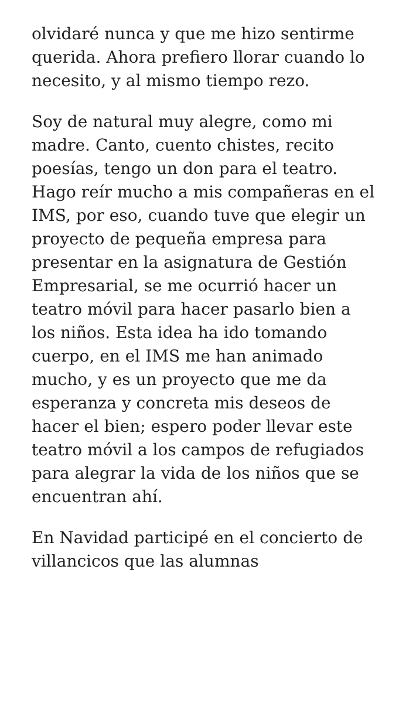olvidaré nunca y que me hizo sentirme querida. Ahora prefiero llorar cuando lo necesito, y al mismo tiempo rezo.
Soy de natural muy alegre, como mi madre. Canto, cuento chistes, recito poesías, tengo un don para el teatro. Hago reír mucho a mis compañeras en el IMS, por eso, cuando tuve que elegir un proyecto de pequeña empresa para presentar en la asignatura de Gestión Empresarial, se me ocurrió hacer un teatro móvil para hacer pasarlo bien a los niños. Esta idea ha ido tomando cuerpo, en el IMS me han animado mucho, y es un proyecto que me da esperanza y concreta mis deseos de hacer el bien; espero poder llevar este teatro móvil a los campos de refugiados para alegrar la vida de los niños que se encuentran ahí.
En Navidad participé en el concierto de villancicos que las alumnas